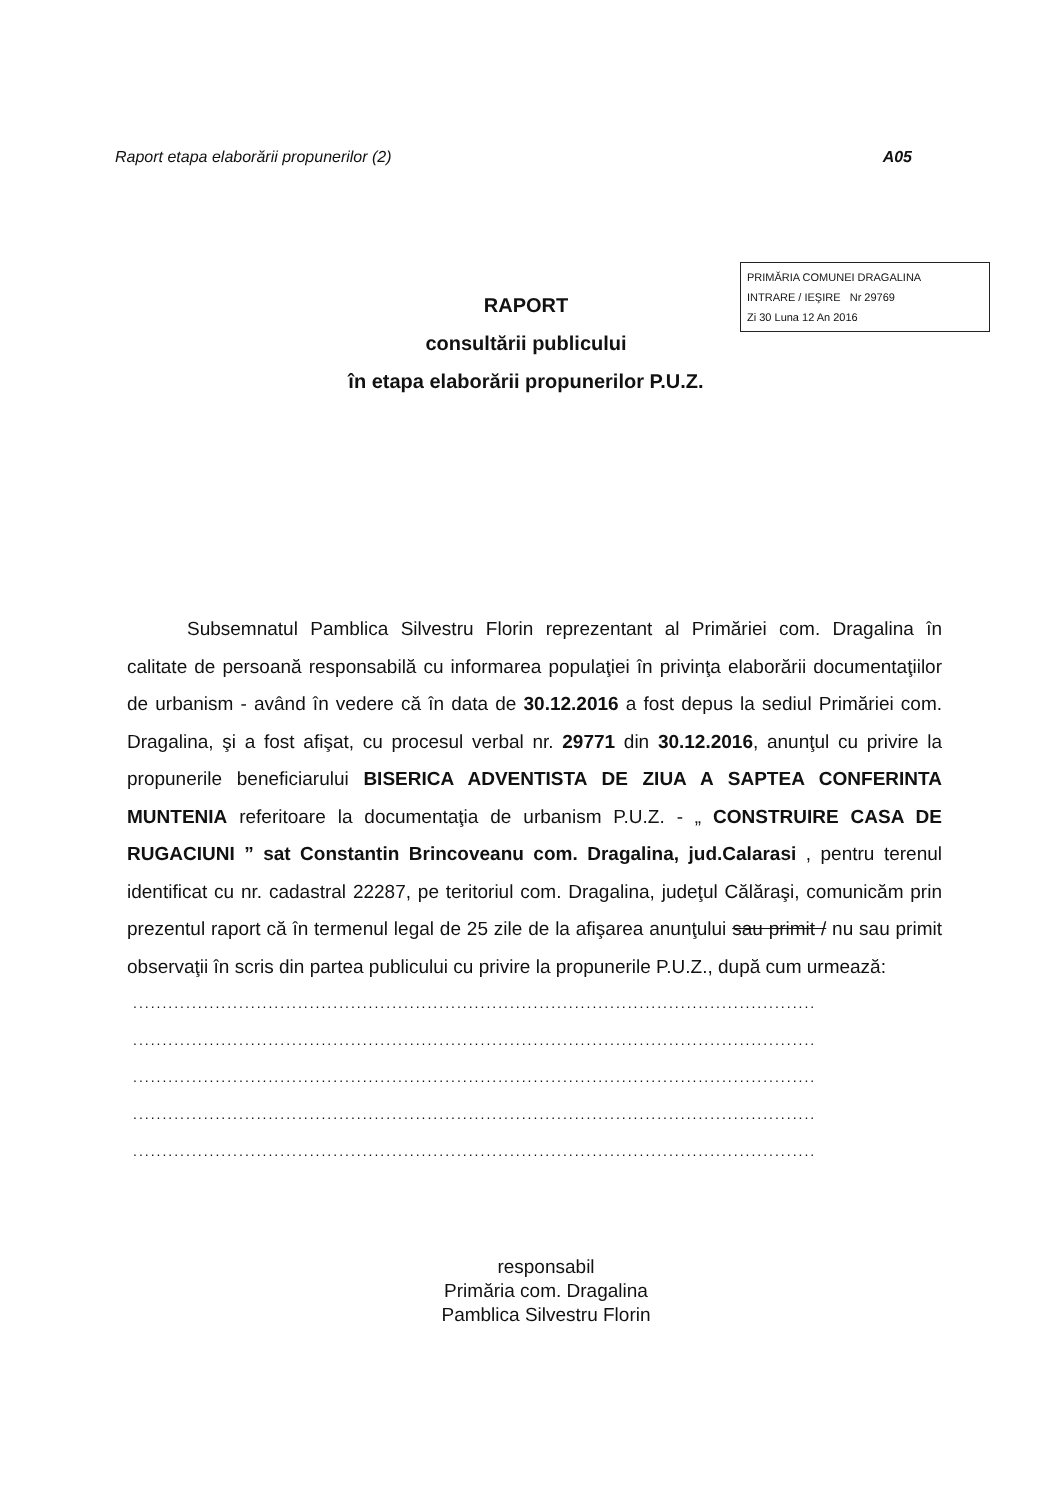Raport etapa elaborării propunerilor (2) A05
PRIMĂRIA COMUNEI DRAGALINA
INTRARE / IEŞIRE Nr 29769
Zi 30 Luna 12 An 2016
RAPORT
consultării publicului
în etapa elaborării propunerilor P.U.Z.
Subsemnatul Pamblica Silvestru Florin reprezentant al Primăriei com. Dragalina în calitate de persoană responsabilă cu informarea populaţiei în privinţa elaborării documentaţiilor de urbanism - având în vedere că în data de 30.12.2016 a fost depus la sediul Primăriei com. Dragalina, şi a fost afişat, cu procesul verbal nr. 29771 din 30.12.2016, anunţul cu privire la propunerile beneficiarului BISERICA ADVENTISTA DE ZIUA A SAPTEA CONFERINTA MUNTENIA referitoare la documentaţia de urbanism P.U.Z. - „ CONSTRUIRE CASA DE RUGACIUNI ” sat Constantin Brincoveanu com. Dragalina, jud.Calarasi , pentru terenul identificat cu nr. cadastral 22287, pe teritoriul com. Dragalina, judeţul Călăraşi, comunicăm prin prezentul raport că în termenul legal de 25 zile de la afişarea anunţului sau primit / nu sau primit observaţii în scris din partea publicului cu privire la propunerile P.U.Z., după cum urmează:
....................................................................................................................
....................................................................................................................
....................................................................................................................
....................................................................................................................
....................................................................................................................
responsabil
Primăria com. Dragalina
Pamblica Silvestru Florin